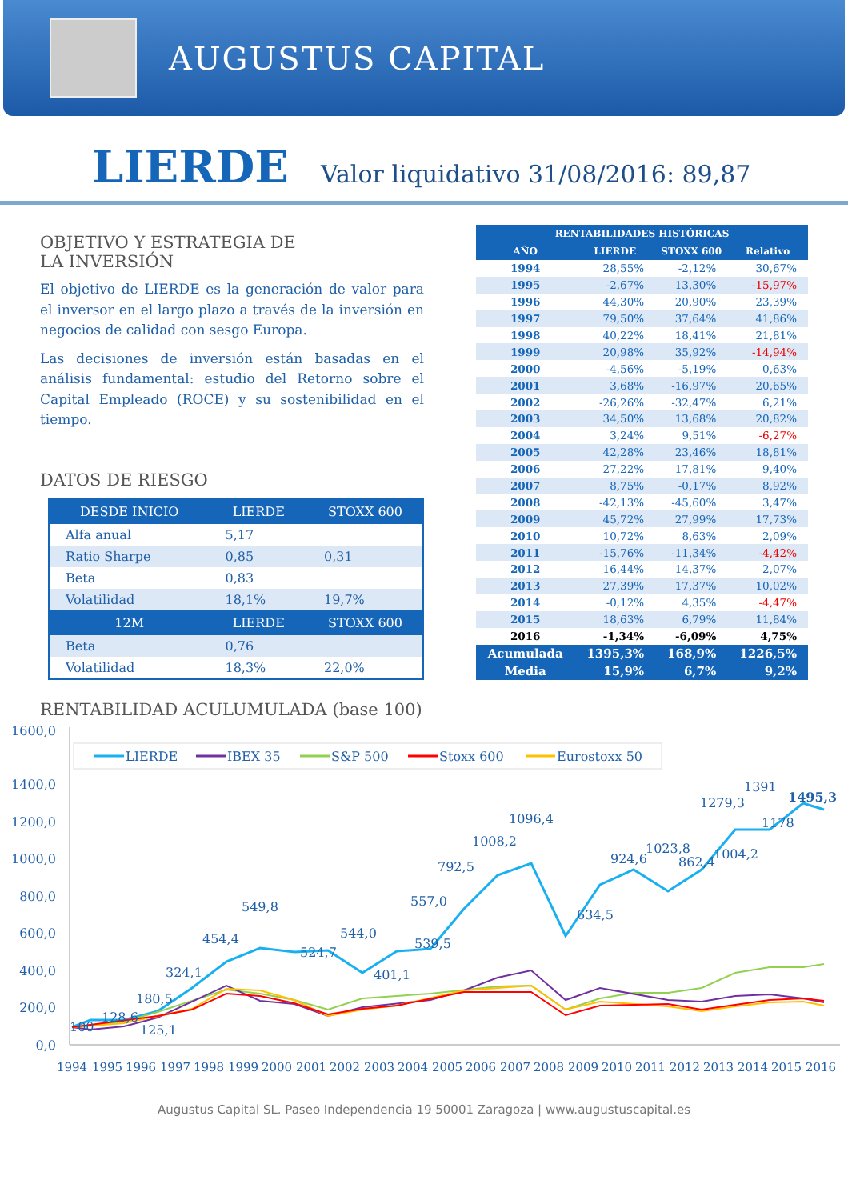AUGUSTUS CAPITAL
LIERDE Valor liquidativo 31/08/2016: 89,87
OBJETIVO Y ESTRATEGIA DE
LA INVERSIÓN
El objetivo de LIERDE es la generación de valor para el inversor en el largo plazo a través de la inversión en negocios de calidad con sesgo Europa.
Las decisiones de inversión están basadas en el análisis fundamental: estudio del Retorno sobre el Capital Empleado (ROCE) y su sostenibilidad en el tiempo.
DATOS DE RIESGO
| DESDE INICIO | LIERDE | STOXX 600 |
| --- | --- | --- |
| Alfa anual | 5,17 | |
| Ratio Sharpe | 0,85 | 0,31 |
| Beta | 0,83 | |
| Volatilidad | 18,1% | 19,7% |
| 12M | LIERDE | STOXX 600 |
| Beta | 0,76 | |
| Volatilidad | 18,3% | 22,0% |
| RENTABILIDADES HISTÓRICAS | | | |
| --- | --- | --- | --- |
| AÑO | LIERDE | STOXX 600 | Relativo |
| 1994 | 28,55% | -2,12% | 30,67% |
| 1995 | -2,67% | 13,30% | -15,97% |
| 1996 | 44,30% | 20,90% | 23,39% |
| 1997 | 79,50% | 37,64% | 41,86% |
| 1998 | 40,22% | 18,41% | 21,81% |
| 1999 | 20,98% | 35,92% | -14,94% |
| 2000 | -4,56% | -5,19% | 0,63% |
| 2001 | 3,68% | -16,97% | 20,65% |
| 2002 | -26,26% | -32,47% | 6,21% |
| 2003 | 34,50% | 13,68% | 20,82% |
| 2004 | 3,24% | 9,51% | -6,27% |
| 2005 | 42,28% | 23,46% | 18,81% |
| 2006 | 27,22% | 17,81% | 9,40% |
| 2007 | 8,75% | -0,17% | 8,92% |
| 2008 | -42,13% | -45,60% | 3,47% |
| 2009 | 45,72% | 27,99% | 17,73% |
| 2010 | 10,72% | 8,63% | 2,09% |
| 2011 | -15,76% | -11,34% | -4,42% |
| 2012 | 16,44% | 14,37% | 2,07% |
| 2013 | 27,39% | 17,37% | 10,02% |
| 2014 | -0,12% | 4,35% | -4,47% |
| 2015 | 18,63% | 6,79% | 11,84% |
| 2016 | -1,34% | -6,09% | 4,75% |
| Acumulada | 1395,3% | 168,9% | 1226,5% |
| Media | 15,9% | 6,7% | 9,2% |
RENTABILIDAD ACULUMULADA (base 100)
LIERDE
IBEX 35
S&P 500
Stoxx 600
Eurostoxx 50
1600,0
1400,0
1200,0
1000,0
800,0
600,0
400,0
200,0
0,0
100
128,6
125,1
180,5
324,1
454,4
549,8
524,7
544,0
401,1
539,5
557,0
792,5
1008,2
1096,4
634,5
924,6
1023,8
862,4
1004,2
1279,3
1391
1178
1495,3
1994
1995
1996
1997
1998
1999
2000
2001
2002
2003
2004
2005
2006
2007
2008
2009
2010
2011
2012
2013
2014
2015
2016
Augustus Capital SL. Paseo Independencia 19 50001 Zaragoza | www.augustuscapital.es